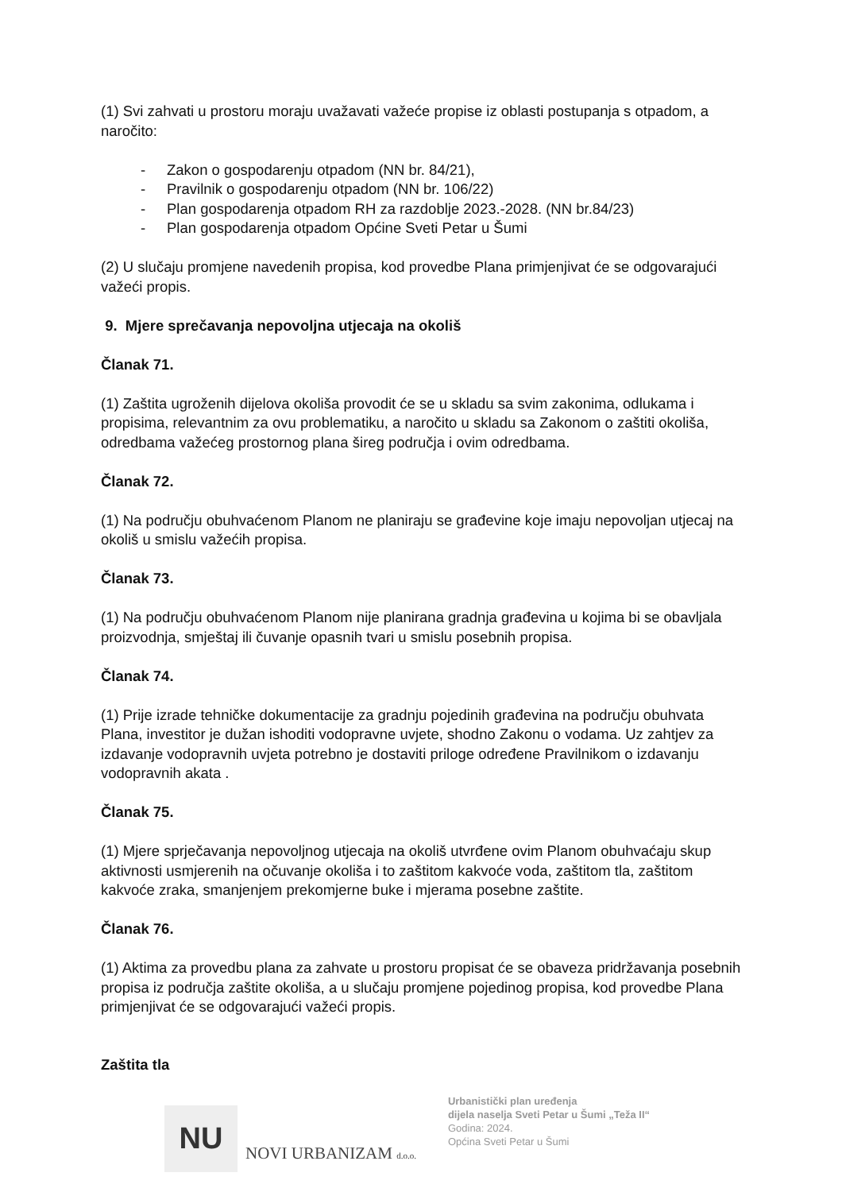(1) Svi zahvati u prostoru moraju uvažavati važeće propise iz oblasti postupanja s otpadom, a naročito:
- Zakon o gospodarenju otpadom (NN br. 84/21),
- Pravilnik o gospodarenju otpadom (NN br. 106/22)
- Plan gospodarenja otpadom RH za razdoblje 2023.-2028. (NN br.84/23)
- Plan gospodarenja otpadom Općine Sveti Petar u Šumi
(2) U slučaju promjene navedenih propisa, kod provedbe Plana primjenjivat će se odgovarajući važeći propis.
9. Mjere sprečavanja nepovoljna utjecaja na okoliš
Članak 71.
(1) Zaštita ugroženih dijelova okoliša provodit će se u skladu sa svim zakonima, odlukama i propisima, relevantnim za ovu problematiku, a naročito u skladu sa Zakonom o zaštiti okoliša, odredbama važećeg prostornog plana šireg područja i ovim odredbama.
Članak 72.
(1) Na području obuhvaćenom Planom ne planiraju se građevine koje imaju nepovoljan utjecaj na okoliš u smislu važećih propisa.
Članak 73.
(1) Na području obuhvaćenom Planom nije planirana gradnja građevina u kojima bi se obavljala proizvodnja, smještaj ili čuvanje opasnih tvari u smislu posebnih propisa.
Članak 74.
(1) Prije izrade tehničke dokumentacije za gradnju pojedinih građevina na području obuhvata Plana, investitor je dužan ishoditi vodopravne uvjete, shodno Zakonu o vodama. Uz zahtjev za izdavanje vodopravnih uvjeta potrebno je dostaviti priloge određene Pravilnikom o izdavanju vodopravnih akata .
Članak 75.
(1) Mjere sprječavanja nepovoljnog utjecaja na okoliš utvrđene ovim Planom obuhvaćaju skup aktivnosti usmjerenih na očuvanje okoliša i to zaštitom kakvoće voda, zaštitom tla, zaštitom kakvoće zraka, smanjenjem prekomjerne buke i mjerama posebne zaštite.
Članak 76.
(1) Aktima za provedbu plana za zahvate u prostoru propisat će se obaveza pridržavanja posebnih propisa iz područja zaštite okoliša, a u slučaju promjene pojedinog propisa, kod provedbe Plana primjenjivat će se odgovarajući važeći propis.
Zaštita tla
NU
NOVI URBANIZAM d.o.o.
Urbanistički plan uređenja
dijela naselja Sveti Petar u Šumi „Teža II“
Godina: 2024.
Općina Sveti Petar u Šumi